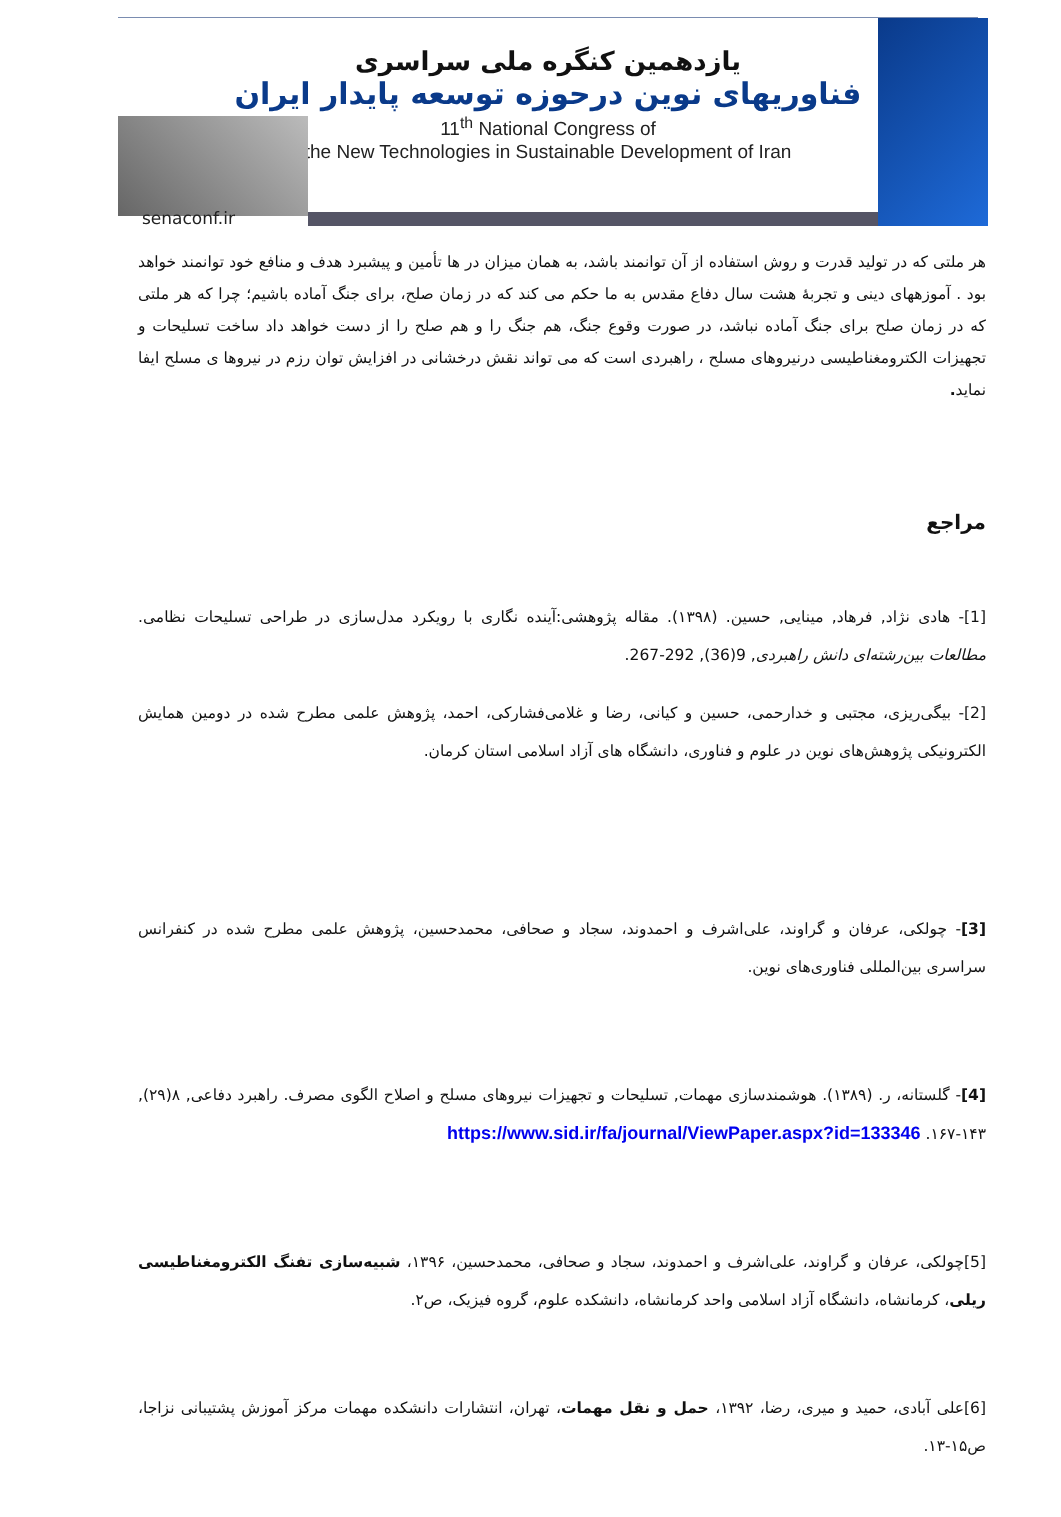یازدهمین کنگره ملی سراسری
فناوریهای نوین درحوزه توسعه پایدار ایران
11<sup>th</sup> National Congress of
the New Technologies in Sustainable Development of Iran
senaconf.ir
هر ملتی که در تولید قدرت و روش استفاده از آن توانمند باشد، به همان میزان در ها تأمین و پیشبرد هدف و منافع خود توانمند خواهد بود . آموزههای دینی و تجربهٔ هشت سال دفاع مقدس به ما حکم می کند که در زمان صلح، برای جنگ آماده باشیم؛ چرا که هر ملتی که در زمان صلح برای جنگ آماده نباشد، در صورت وقوع جنگ، هم جنگ را و هم صلح را از دست خواهد داد ساخت تسلیحات و تجهیزات الکترومغناطیسی درنیروهای مسلح ، راهبردی است که می تواند نقش درخشانی در افزایش توان رزم در نیروها ی مسلح ایفا نماید.
مراجع
[1]- هادی نژاد, فرهاد, مینایی, حسین. (۱۳۹۸). مقاله پژوهشی:آینده نگاری با رویکرد مدل‌سازی در طراحی تسلیحات نظامی. مطالعات بین‌رشته‌ای دانش راهبردی, 9(36), 292-267.
[2]- بیگی‌ریزی، مجتبی و خدارحمی، حسین و کیانی، رضا و غلامی‌فشارکی، احمد، پژوهش علمی مطرح شده در دومین همایش الکترونیکی پژوهش‌های نوین در علوم و فناوری، دانشگاه های آزاد اسلامی استان کرمان.
[3]- چولکی، عرفان و گراوند، علی‌اشرف و احمدوند، سجاد و صحافی، محمدحسین، پژوهش علمی مطرح شده در کنفرانس سراسری بین‌المللی فناوری‌های نوین.
[4]- گلستانه، ر. (۱۳۸۹). هوشمندسازی مهمات, تسلیحات و تجهیزات نیروهای مسلح و اصلاح الگوی مصرف. راهبرد دفاعی, ۸(۲۹), ۱۴۳-۱۶۷. https://www.sid.ir/fa/journal/ViewPaper.aspx?id=133346
[5]چولکی، عرفان و گراوند، علی‌اشرف و احمدوند، سجاد و صحافی، محمدحسین، ۱۳۹۶، شبیه‌سازی تفنگ الکترومغناطیسی ریلی، کرمانشاه، دانشگاه آزاد اسلامی واحد کرمانشاه، دانشکده علوم، گروه فیزیک، ص۲.
[6]علی آبادی، حمید و میری، رضا، ۱۳۹۲، حمل و نقل مهمات، تهران، انتشارات دانشکده مهمات مرکز آموزش پشتیبانی نزاجا، ص۱۵-۱۳.